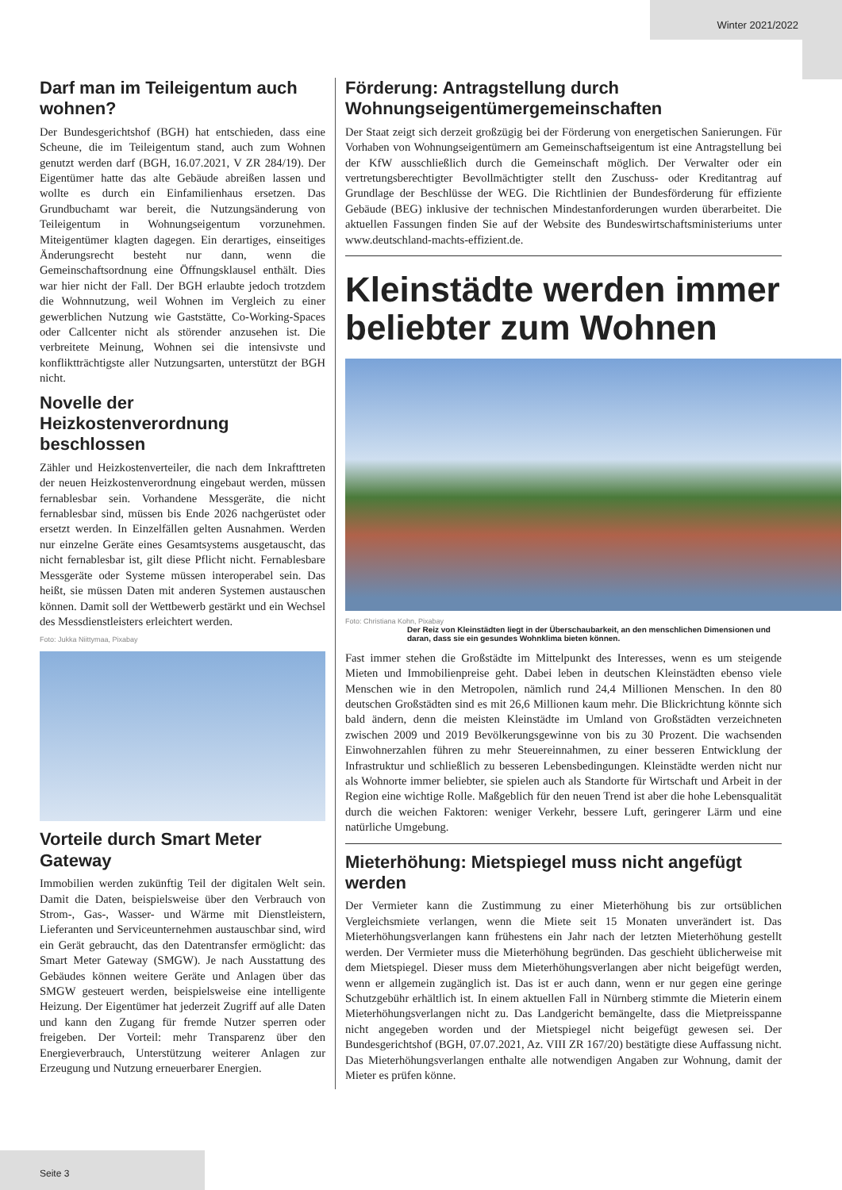Winter 2021/2022
Darf man im Teileigentum auch wohnen?
Der Bundesgerichtshof (BGH) hat entschieden, dass eine Scheune, die im Teileigentum stand, auch zum Wohnen genutzt werden darf (BGH, 16.07.2021, V ZR 284/19). Der Eigentümer hatte das alte Gebäude abreißen lassen und wollte es durch ein Einfamilienhaus ersetzen. Das Grundbuchamt war bereit, die Nutzungsänderung von Teileigentum in Wohnungseigentum vorzunehmen. Miteigentümer klagten dagegen. Ein derartiges, einseitiges Änderungsrecht besteht nur dann, wenn die Gemeinschaftsordnung eine Öffnungsklausel enthält. Dies war hier nicht der Fall. Der BGH erlaubte jedoch trotzdem die Wohnnutzung, weil Wohnen im Vergleich zu einer gewerblichen Nutzung wie Gaststätte, Co-Working-Spaces oder Callcenter nicht als störender anzusehen ist. Die verbreitete Meinung, Wohnen sei die intensivste und konfliktträchtigste aller Nutzungsarten, unterstützt der BGH nicht.
Novelle der Heizkostenverordnung beschlossen
Zähler und Heizkostenverteiler, die nach dem Inkrafttreten der neuen Heizkostenverordnung eingebaut werden, müssen fernablesbar sein. Vorhandene Messgeräte, die nicht fernablesbar sind, müssen bis Ende 2026 nachgerüstet oder ersetzt werden. In Einzelfällen gelten Ausnahmen. Werden nur einzelne Geräte eines Gesamtsystems ausgetauscht, das nicht fernablesbar ist, gilt diese Pflicht nicht. Fernablesbare Messgeräte oder Systeme müssen interoperabel sein. Das heißt, sie müssen Daten mit anderen Systemen austauschen können. Damit soll der Wettbewerb gestärkt und ein Wechsel des Messdienstleisters erleichtert werden.
Foto: Jukka Niittymaa, Pixabay
Vorteile durch Smart Meter Gateway
Immobilien werden zukünftig Teil der digitalen Welt sein. Damit die Daten, beispielsweise über den Verbrauch von Strom-, Gas-, Wasser- und Wärme mit Dienstleistern, Lieferanten und Serviceunternehmen austauschbar sind, wird ein Gerät gebraucht, das den Datentransfer ermöglicht: das Smart Meter Gateway (SMGW). Je nach Ausstattung des Gebäudes können weitere Geräte und Anlagen über das SMGW gesteuert werden, beispielsweise eine intelligente Heizung. Der Eigentümer hat jederzeit Zugriff auf alle Daten und kann den Zugang für fremde Nutzer sperren oder freigeben. Der Vorteil: mehr Transparenz über den Energieverbrauch, Unterstützung weiterer Anlagen zur Erzeugung und Nutzung erneuerbarer Energien.
Förderung: Antragstellung durch Wohnungseigentümergemeinschaften
Der Staat zeigt sich derzeit großzügig bei der Förderung von energetischen Sanierungen. Für Vorhaben von Wohnungseigentümern am Gemeinschaftseigentum ist eine Antragstellung bei der KfW ausschließlich durch die Gemeinschaft möglich. Der Verwalter oder ein vertretungsberechtigter Bevollmächtigter stellt den Zuschuss- oder Kreditantrag auf Grundlage der Beschlüsse der WEG. Die Richtlinien der Bundesförderung für effiziente Gebäude (BEG) inklusive der technischen Mindestanforderungen wurden überarbeitet. Die aktuellen Fassungen finden Sie auf der Website des Bundeswirtschaftsministeriums unter www.deutschland-machts-effizient.de.
Kleinstädte werden immer beliebter zum Wohnen
Foto: Christiana Kohn, Pixabay
Der Reiz von Kleinstädten liegt in der Überschaubarkeit, an den menschlichen Dimensionen und daran, dass sie ein gesundes Wohnklima bieten können.
Fast immer stehen die Großstädte im Mittelpunkt des Interesses, wenn es um steigende Mieten und Immobilienpreise geht. Dabei leben in deutschen Kleinstädten ebenso viele Menschen wie in den Metropolen, nämlich rund 24,4 Millionen Menschen. In den 80 deutschen Großstädten sind es mit 26,6 Millionen kaum mehr. Die Blickrichtung könnte sich bald ändern, denn die meisten Kleinstädte im Umland von Großstädten verzeichneten zwischen 2009 und 2019 Bevölkerungsgewinne von bis zu 30 Prozent. Die wachsenden Einwohnerzahlen führen zu mehr Steuereinnahmen, zu einer besseren Entwicklung der Infrastruktur und schließlich zu besseren Lebensbedingungen. Kleinstädte werden nicht nur als Wohnorte immer beliebter, sie spielen auch als Standorte für Wirtschaft und Arbeit in der Region eine wichtige Rolle. Maßgeblich für den neuen Trend ist aber die hohe Lebensqualität durch die weichen Faktoren: weniger Verkehr, bessere Luft, geringerer Lärm und eine natürliche Umgebung.
Mieterhöhung: Mietspiegel muss nicht angefügt werden
Der Vermieter kann die Zustimmung zu einer Mieterhöhung bis zur ortsüblichen Vergleichsmiete verlangen, wenn die Miete seit 15 Monaten unverändert ist. Das Mieterhöhungsverlangen kann frühestens ein Jahr nach der letzten Mieterhöhung gestellt werden. Der Vermieter muss die Mieterhöhung begründen. Das geschieht üblicherweise mit dem Mietspiegel. Dieser muss dem Mieterhöhungsverlangen aber nicht beigefügt werden, wenn er allgemein zugänglich ist. Das ist er auch dann, wenn er nur gegen eine geringe Schutzgebühr erhältlich ist. In einem aktuellen Fall in Nürnberg stimmte die Mieterin einem Mieterhöhungsverlangen nicht zu. Das Landgericht bemängelte, dass die Mietpreisspanne nicht angegeben worden und der Mietspiegel nicht beigefügt gewesen sei. Der Bundesgerichtshof (BGH, 07.07.2021, Az. VIII ZR 167/20) bestätigte diese Auffassung nicht. Das Mieterhöhungsverlangen enthalte alle notwendigen Angaben zur Wohnung, damit der Mieter es prüfen könne.
Seite 3